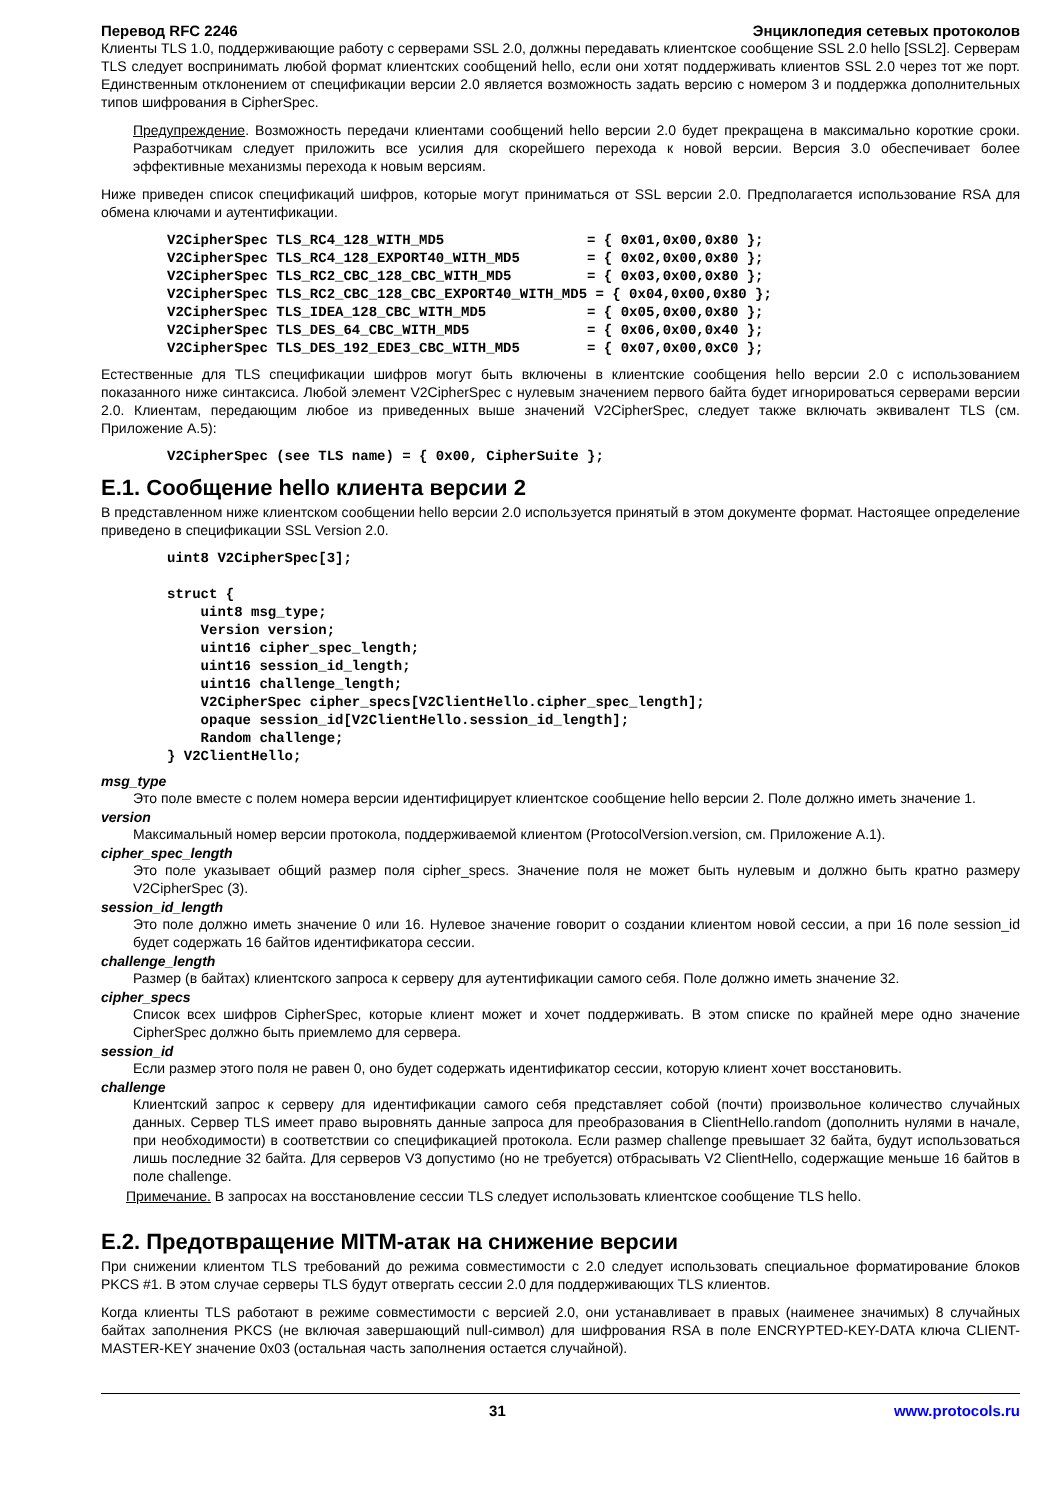Перевод RFC 2246 Энциклопедия сетевых протоколов
Клиенты TLS 1.0, поддерживающие работу с серверами SSL 2.0, должны передавать клиентское сообщение SSL 2.0 hello [SSL2]. Серверам TLS следует воспринимать любой формат клиентских сообщений hello, если они хотят поддерживать клиентов SSL 2.0 через тот же порт. Единственным отклонением от спецификации версии 2.0 является возможность задать версию с номером 3 и поддержка дополнительных типов шифрования в CipherSpec.
Предупреждение. Возможность передачи клиентами сообщений hello версии 2.0 будет прекращена в максимально короткие сроки. Разработчикам следует приложить все усилия для скорейшего перехода к новой версии. Версия 3.0 обеспечивает более эффективные механизмы перехода к новым версиям.
Ниже приведен список спецификаций шифров, которые могут приниматься от SSL версии 2.0. Предполагается использование RSA для обмена ключами и аутентификации.
V2CipherSpec TLS_RC4_128_WITH_MD5                 = { 0x01,0x00,0x80 };
V2CipherSpec TLS_RC4_128_EXPORT40_WITH_MD5        = { 0x02,0x00,0x80 };
V2CipherSpec TLS_RC2_CBC_128_CBC_WITH_MD5         = { 0x03,0x00,0x80 };
V2CipherSpec TLS_RC2_CBC_128_CBC_EXPORT40_WITH_MD5 = { 0x04,0x00,0x80 };
V2CipherSpec TLS_IDEA_128_CBC_WITH_MD5            = { 0x05,0x00,0x80 };
V2CipherSpec TLS_DES_64_CBC_WITH_MD5              = { 0x06,0x00,0x40 };
V2CipherSpec TLS_DES_192_EDE3_CBC_WITH_MD5        = { 0x07,0x00,0xC0 };
Естественные для TLS спецификации шифров могут быть включены в клиентские сообщения hello версии 2.0 с использованием показанного ниже синтаксиса. Любой элемент V2CipherSpec с нулевым значением первого байта будет игнорироваться серверами версии 2.0. Клиентам, передающим любое из приведенных выше значений V2CipherSpec, следует также включать эквивалент TLS (см. Приложение A.5):
V2CipherSpec (see TLS name) = { 0x00, CipherSuite };
E.1. Сообщение hello клиента версии 2
В представленном ниже клиентском сообщении hello версии 2.0 используется принятый в этом документе формат. Настоящее определение приведено в спецификации SSL Version 2.0.
uint8 V2CipherSpec[3];

struct {
    uint8 msg_type;
    Version version;
    uint16 cipher_spec_length;
    uint16 session_id_length;
    uint16 challenge_length;
    V2CipherSpec cipher_specs[V2ClientHello.cipher_spec_length];
    opaque session_id[V2ClientHello.session_id_length];
    Random challenge;
} V2ClientHello;
msg_type
Это поле вместе с полем номера версии идентифицирует клиентское сообщение hello версии 2. Поле должно иметь значение 1.
version
Максимальный номер версии протокола, поддерживаемой клиентом (ProtocolVersion.version, см. Приложение A.1).
cipher_spec_length
Это поле указывает общий размер поля cipher_specs. Значение поля не может быть нулевым и должно быть кратно размеру V2CipherSpec (3).
session_id_length
Это поле должно иметь значение 0 или 16. Нулевое значение говорит о создании клиентом новой сессии, а при 16 поле session_id будет содержать 16 байтов идентификатора сессии.
challenge_length
Размер (в байтах) клиентского запроса к серверу для аутентификации самого себя. Поле должно иметь значение 32.
cipher_specs
Список всех шифров CipherSpec, которые клиент может и хочет поддерживать. В этом списке по крайней мере одно значение CipherSpec должно быть приемлемо для сервера.
session_id
Если размер этого поля не равен 0, оно будет содержать идентификатор сессии, которую клиент хочет восстановить.
challenge
Клиентский запрос к серверу для идентификации самого себя представляет собой (почти) произвольное количество случайных данных. Сервер TLS имеет право выровнять данные запроса для преобразования в ClientHello.random (дополнить нулями в начале, при необходимости) в соответствии со спецификацией протокола. Если размер challenge превышает 32 байта, будут использоваться лишь последние 32 байта. Для серверов V3 допустимо (но не требуется) отбрасывать V2 ClientHello, содержащие меньше 16 байтов в поле challenge.
Примечание. В запросах на восстановление сессии TLS следует использовать клиентское сообщение TLS hello.
E.2. Предотвращение MITM-атак на снижение версии
При снижении клиентом TLS требований до режима совместимости с 2.0 следует использовать специальное форматирование блоков PKCS #1. В этом случае серверы TLS будут отвергать сессии 2.0 для поддерживающих TLS клиентов.
Когда клиенты TLS работают в режиме совместимости с версией 2.0, они устанавливает в правых (наименее значимых) 8 случайных байтах заполнения PKCS (не включая завершающий null-символ) для шифрования RSA в поле ENCRYPTED-KEY-DATA ключа CLIENT-MASTER-KEY значение 0x03 (остальная часть заполнения остается случайной).
31 www.protocols.ru